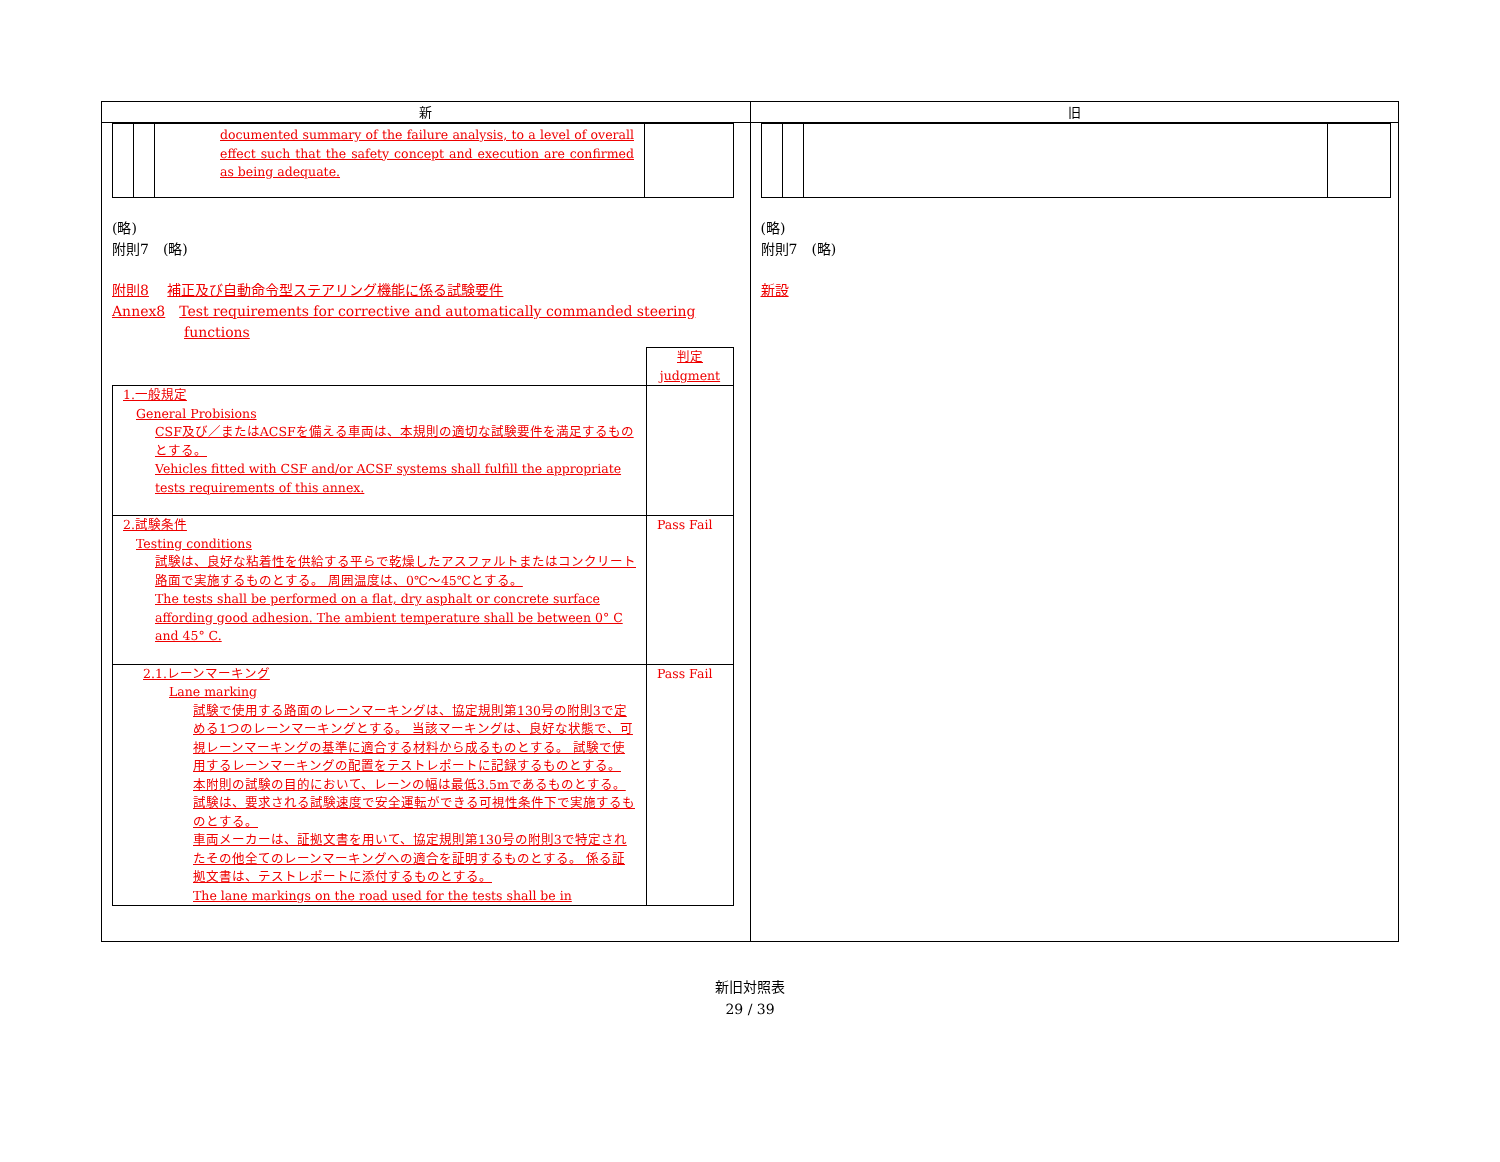| 新 | 旧 |
| --- | --- |
| / / / documented summary of the failure analysis, to a level of overall effect such that the safety concept and execution are confirmed as being adequate. / / (略) 附則7 (略) 附則8 補正及び自動命令型ステアリング機能に係る試験要件 Annex8 Test requirements for corrective and automatically commanded steering functions / / 判定 judgment / / 1.一般規定 General Probisions CSF及び／またはACSFを備える車両は、本規則の適切な試験要件を満足するものとする。 Vehicles fitted with CSF and/or ACSF systems shall fulfill the appropriate tests requirements of this annex. / / / 2.試験条件 Testing conditions 試験は、良好な粘着性を供給する平らで乾燥したアスファルトまたはコンクリート路面で実施するものとする。 周囲温度は、0℃～45℃とする。 The tests shall be performed on a flat, dry asphalt or concrete surface affording good adhesion. The ambient temperature shall be between 0° C and 45° C. / Pass Fail / / 2.1.レーンマーキング Lane marking 試験で使用する路面のレーンマーキングは、協定規則第130号の附則3で定める1つのレーンマーキングとする。 当該マーキングは、良好な状態で、可視レーンマーキングの基準に適合する材料から成るものとする。 試験で使用するレーンマーキングの配置をテストレポートに記録するものとする。 本附則の試験の目的において、レーンの幅は最低3.5mであるものとする。 試験は、要求される試験速度で安全運転ができる可視性条件下で実施するものとする。 車両メーカーは、証拠文書を用いて、協定規則第130号の附則3で特定されたその他全てのレーンマーキングへの適合を証明するものとする。 係る証拠文書は、テストレポートに添付するものとする。 The lane markings on the road used for the tests shall be in / Pass Fail / | (略) 附則7 (略) 新設 |
新旧対照表
29 / 39